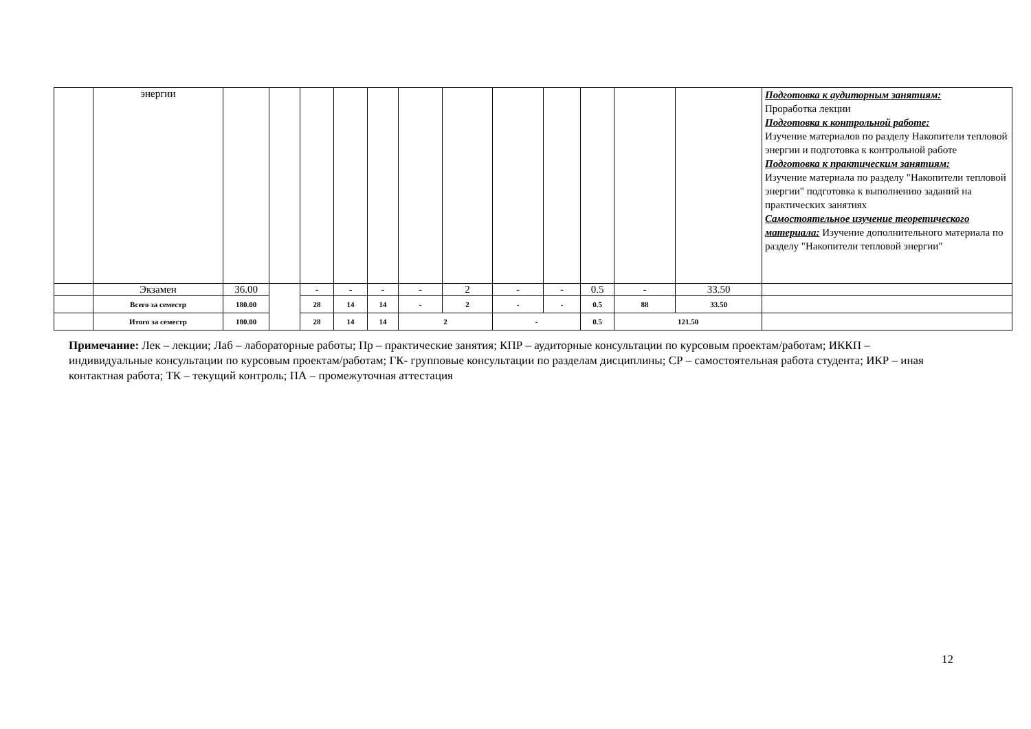| | энергии | | | | | | | | | | | | | Подготовка к аудиторным занятиям: Проработка лекции Подготовка к контрольной работе: Изучение материалов по разделу Накопители тепловой энергии и подготовка к контрольной работе Подготовка к практическим занятиям: Изучение материала по разделу "Накопители тепловой энергии" подготовка к выполнению заданий на практических занятиях Самостоятельное изучение теоретического материала: Изучение дополнительного материала по разделу "Накопители тепловой энергии" |
| | Экзамен | 36.00 | | - | - | - | - | 2 | - | - | 0.5 | - | 33.50 | |
| | Всего за семестр | 180.00 | | 28 | 14 | 14 | - | 2 | - | - | 0.5 | 88 | 33.50 | |
| | Итого за семестр | 180.00 | | 28 | 14 | 14 | 2 | | - | | 0.5 | 121.50 | | |
Примечание: Лек – лекции; Лаб – лабораторные работы; Пр – практические занятия; КПР – аудиторные консультации по курсовым проектам/работам; ИККП – индивидуальные консультации по курсовым проектам/работам; ГК- групповые консультации по разделам дисциплины; СР – самостоятельная работа студента; ИКР – иная контактная работа; ТК – текущий контроль; ПА – промежуточная аттестация
12